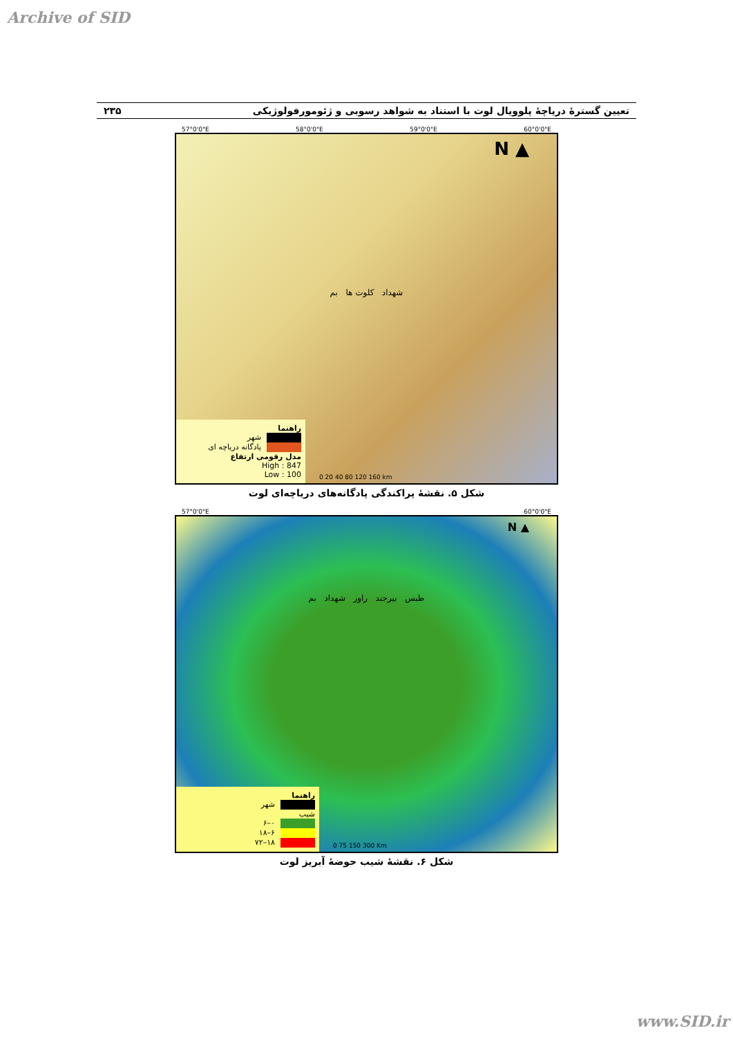Archive of SID
تعیین گسترهٔ دریاچهٔ پلوویال لوت با استناد به شواهد رسوبی و ژئومورفولوژیکی ۲۳۵
57°0'0"E 58°0'0"E 59°0'0"E 60°0'0"E
N ▲
شهداد کلوت ها بم
راهنما
شهر
پادگانه دریاچه ای
مدل رقومی ارتفاع
High : 847
Low : 100
0 20 40 80 120 160 km
شکل ۵. نقشهٔ پراکندگی پادگانه‌های دریاچه‌ای لوت
57°0'0"E 60°0'0"E
N ▲
طبس بیرجند راور شهداد بم
راهنما
شهر
شیب
۰–۶
۶–۱۸
۱۸–۷۲
0 75 150 300 Km
شکل ۶. نقشهٔ شیب حوضهٔ آبریز لوت
www.SID.ir